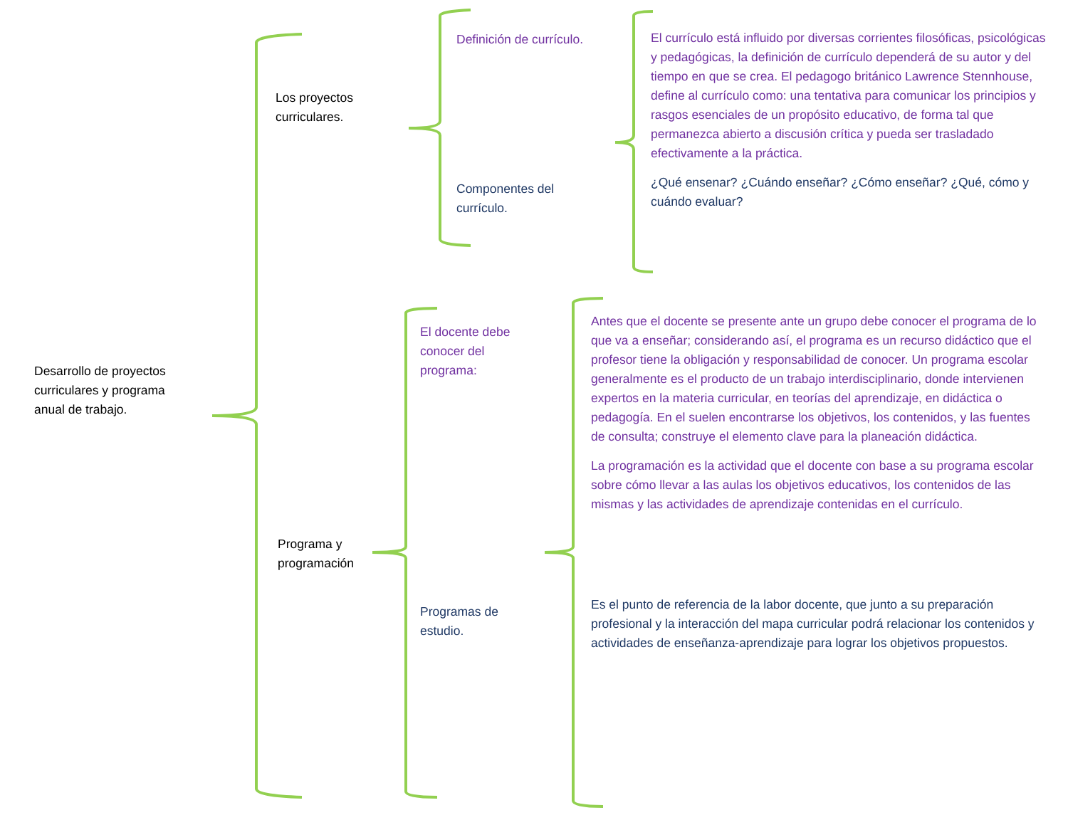Desarrollo de proyectos curriculares y programa anual de trabajo.
Los proyectos curriculares.
Definición de currículo.
Componentes del currículo.
El currículo está influido por diversas corrientes filosóficas, psicológicas y pedagógicas, la definición de currículo dependerá de su autor y del tiempo en que se crea. El pedagogo británico Lawrence Stennhouse, define al currículo como: una tentativa para comunicar los principios y rasgos esenciales de un propósito educativo, de forma tal que permanezca abierto a discusión crítica y pueda ser trasladado efectivamente a la práctica.
¿Qué ensenar? ¿Cuándo enseñar? ¿Cómo enseñar? ¿Qué, cómo y cuándo evaluar?
Programa y programación
El docente debe conocer del programa:
Programas de estudio.
Antes que el docente se presente ante un grupo debe conocer el programa de lo que va a enseñar; considerando así, el programa es un recurso didáctico que el profesor tiene la obligación y responsabilidad de conocer. Un programa escolar generalmente es el producto de un trabajo interdisciplinario, donde intervienen expertos en la materia curricular, en teorías del aprendizaje, en didáctica o pedagogía. En el suelen encontrarse los objetivos, los contenidos, y las fuentes de consulta; construye el elemento clave para la planeación didáctica.
La programación es la actividad que el docente con base a su programa escolar sobre cómo llevar a las aulas los objetivos educativos, los contenidos de las mismas y las actividades de aprendizaje contenidas en el currículo.
Es el punto de referencia de la labor docente, que junto a su preparación profesional y la interacción del mapa curricular podrá relacionar los contenidos y actividades de enseñanza-aprendizaje para lograr los objetivos propuestos.